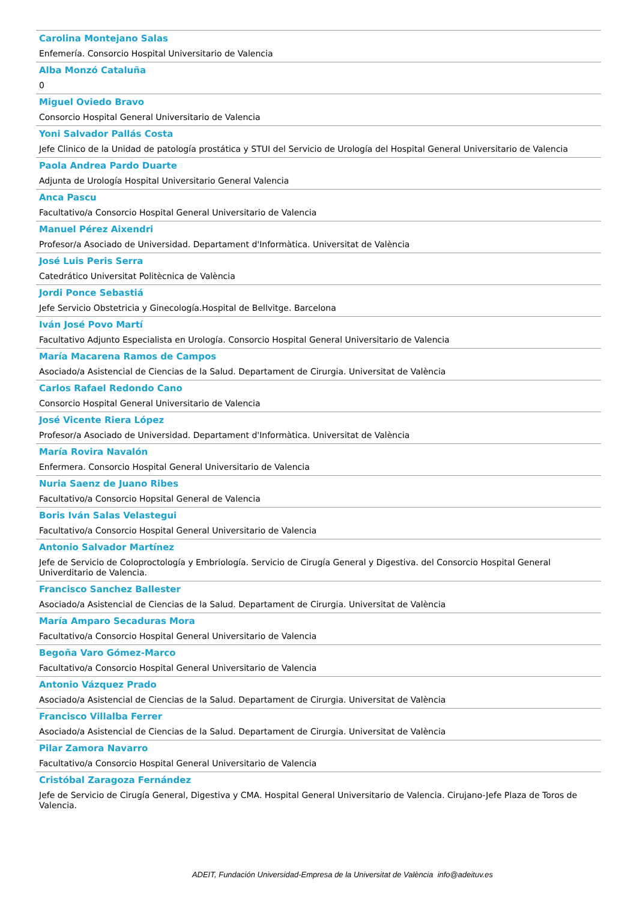Carolina Montejano Salas
Enfemería. Consorcio Hospital Universitario de Valencia
Alba Monzó Cataluña
0
Miguel Oviedo Bravo
Consorcio Hospital General Universitario de Valencia
Yoni Salvador Pallás Costa
Jefe Clinico de la Unidad de patología prostática y STUI del Servicio de Urología del Hospital General Universitario de Valencia
Paola Andrea Pardo Duarte
Adjunta de Urología Hospital Universitario General Valencia
Anca Pascu
Facultativo/a Consorcio Hospital General Universitario de Valencia
Manuel Pérez Aixendri
Profesor/a Asociado de Universidad. Departament d'Informàtica. Universitat de València
José Luis Peris Serra
Catedrático Universitat Politècnica de València
Jordi Ponce Sebastiá
Jefe Servicio Obstetricia y Ginecología.Hospital de Bellvitge. Barcelona
Iván José Povo Martí
Facultativo Adjunto Especialista en Urología. Consorcio Hospital General Universitario de Valencia
María Macarena Ramos de Campos
Asociado/a Asistencial de Ciencias de la Salud. Departament de Cirurgia. Universitat de València
Carlos Rafael Redondo Cano
Consorcio Hospital General Universitario de Valencia
José Vicente Riera López
Profesor/a Asociado de Universidad. Departament d'Informàtica. Universitat de València
María Rovira Navalón
Enfermera. Consorcio Hospital General Universitario de Valencia
Nuria Saenz de Juano Ribes
Facultativo/a Consorcio Hopsital General de Valencia
Boris Iván Salas Velastegui
Facultativo/a Consorcio Hospital General Universitario de Valencia
Antonio Salvador Martínez
Jefe de Servicio de Coloproctología y Embriología. Servicio de Cirugía General y Digestiva. del Consorcio Hospital General Univerditario de Valencia.
Francisco Sanchez Ballester
Asociado/a Asistencial de Ciencias de la Salud. Departament de Cirurgia. Universitat de València
María Amparo Secaduras Mora
Facultativo/a Consorcio Hospital General Universitario de Valencia
Begoña Varo Gómez-Marco
Facultativo/a Consorcio Hospital General Universitario de Valencia
Antonio Vázquez Prado
Asociado/a Asistencial de Ciencias de la Salud. Departament de Cirurgia. Universitat de València
Francisco Villalba Ferrer
Asociado/a Asistencial de Ciencias de la Salud. Departament de Cirurgia. Universitat de València
Pilar Zamora Navarro
Facultativo/a Consorcio Hospital General Universitario de Valencia
Cristóbal Zaragoza Fernández
Jefe de Servicio de Cirugía General, Digestiva y CMA. Hospital General Universitario de Valencia. Cirujano-Jefe Plaza de Toros de Valencia.
ADEIT, Fundación Universidad-Empresa de la Universitat de València info@adeituv.es